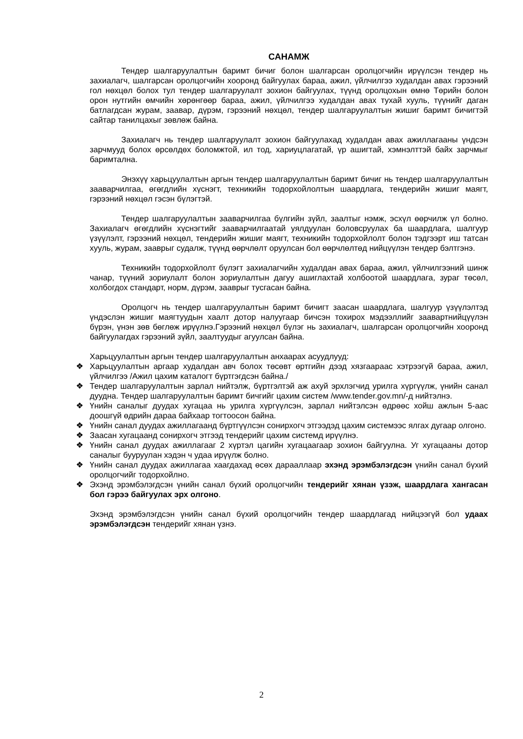САНАМЖ
Тендер шалгаруулалтын баримт бичиг болон шалгарсан оролцогчийн ирүүлсэн тендер нь захиалагч, шалгарсан оролцогчийн хооронд байгуулах бараа, ажил, үйлчилгээ худалдан авах гэрээний гол нөхцөл болох тул тендер шалгаруулалт зохион байгуулах, түүнд оролцохын өмнө Төрийн болон орон нутгийн өмчийн хөрөнгөөр бараа, ажил, үйлчилгээ худалдан авах тухай хууль, түүнийг даган батлагдсан журам, заавар, дүрэм, гэрээний нөхцөл, тендер шалгаруулалтын жишиг баримт бичигтэй сайтар танилцахыг зөвлөж байна.
Захиалагч нь тендер шалгаруулалт зохион байгуулахад худалдан авах ажиллагааны үндсэн зарчмууд болох өрсөлдөх боломжтой, ил тод, хариуцлагатай, үр ашигтай, хэмнэлттэй байх зарчмыг баримтална.
Энэхүү харьцуулалтын аргын тендер шалгаруулалтын баримт бичиг нь тендер шалгаруулалтын зааварчилгаа, өгөгдлийн хүснэгт, техникийн тодорхойлолтын шаардлага, тендерийн жишиг маягт, гэрээний нөхцөл гэсэн бүлэгтэй.
Тендер шалгаруулалтын зааварчилгаа бүлгийн зүйл, заалтыг нэмж, эсхүл өөрчилж үл болно. Захиалагч өгөгдлийн хүснэгтийг зааварчилгаатай уялдуулан боловсруулах ба шаардлага, шалгуур үзүүлэлт, гэрээний нөхцөл, тендерийн жишиг маягт, техникийн тодорхойлолт болон тэдгээрт иш татсан хууль, журам, зааврыг судалж, түүнд өөрчлөлт оруулсан бол өөрчлөлтөд нийцүүлэн тендер бэлтгэнэ.
Техникийн тодорхойлолт бүлэгт захиалагчийн худалдан авах бараа, ажил, үйлчилгээний шинж чанар, түүний зориулалт болон зориулалтын дагуу ашиглахтай холбоотой шаардлага, зураг төсөл, холбогдох стандарт, норм, дүрэм, зааврыг тусгасан байна.
Оролцогч нь тендер шалгаруулалтын баримт бичигт заасан шаардлага, шалгуур үзүүлэлтэд үндэслэн жишиг маягтуудын хаалт дотор налуугаар бичсэн тохирох мэдээллийг заавартнийцүүлэн бүрэн, үнэн зөв бөглөж ирүүлнэ.Гэрээний нөхцөл бүлэг нь захиалагч, шалгарсан оролцогчийн хооронд байгуулагдах гэрээний зүйл, заалтуудыг агуулсан байна.
Харьцуулалтын аргын тендер шалгаруулалтын анхаарах асуудлууд:
❖ Харьцуулалтын аргаар худалдан авч болох төсөвт өртгийн дээд хязгаараас хэтрээгүй бараа, ажил, үйлчилгээ /Ажил цахим каталогт бүртгэгдсэн байна./
❖ Тендер шалгаруулалтын зарлал нийтэлж, бүртгэлтэй аж ахуй эрхлэгчид урилга хүргүүлж, үнийн санал дуудна. Тендер шалгаруулалтын баримт бичгийг цахим систем /www.tender.gov.mn/-д нийтэлнэ.
❖ Үнийн саналыг дуудах хугацаа нь урилга хүргүүлсэн, зарлал нийтэлсэн өдрөөс хойш ажлын 5-аас доошгүй өдрийн дараа байхаар тогтоосон байна.
❖ Үнийн санал дуудах ажиллагаанд бүртгүүлсэн сонирхогч этгээдэд цахим системээс ялгах дугаар олгоно.
❖ Заасан хугацаанд сонирхогч этгээд тендерийг цахим системд ирүүлнэ.
❖ Үнийн санал дуудах ажиллагааг 2 хүртэл цагийн хугацаагаар зохион байгуулна. Уг хугацааны дотор саналыг бууруулан хэдэн ч удаа ирүүлж болно.
❖ Үнийн санал дуудах ажиллагаа хаагдахад өсөх дарааллаар эхэнд эрэмбэлэгдсэн үнийн санал бүхий оролцогчийг тодорхойлно.
❖ Эхэнд эрэмбэлэгдсэн үнийн санал бүхий оролцогчийн тендерийг хянан үзэж, шаардлага хангасан бол гэрээ байгуулах эрх олгоно.
Эхэнд эрэмбэлэгдсэн үнийн санал бүхий оролцогчийн тендер шаардлагад нийцээгүй бол удаах эрэмбэлэгдсэн тендерийг хянан үзнэ.
2